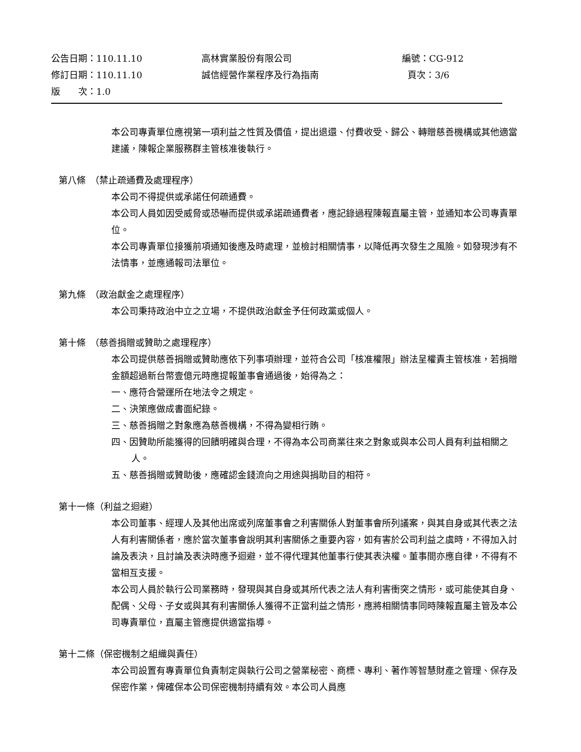公告日期：110.11.10 高林實業股份有限公司 編號：CG-912
修訂日期：110.11.10 誠信經營作業程序及行為指南 頁次：3/6
版　　次：1.0
本公司專責單位應視第一項利益之性質及價值，提出退還、付費收受、歸公、轉贈慈善機構或其他適當建議，陳報企業服務群主管核准後執行。
第八條　（禁止疏通費及處理程序）
本公司不得提供或承諾任何疏通費。
本公司人員如因受威脅或恐嚇而提供或承諾疏通費者，應記錄過程陳報直屬主管，並通知本公司專責單位。
本公司專責單位接獲前項通知後應及時處理，並檢討相關情事，以降低再次發生之風險。如發現涉有不法情事，並應通報司法單位。
第九條　（政治獻金之處理程序）
本公司秉持政治中立之立場，不提供政治獻金予任何政黨或個人。
第十條　（慈善捐贈或贊助之處理程序）
本公司提供慈善捐贈或贊助應依下列事項辦理，並符合公司「核准權限」辦法呈權責主管核准，若捐贈金額超過新台幣壹億元時應提報董事會通過後，始得為之：
一、應符合營運所在地法令之規定。
二、決策應做成書面紀錄。
三、慈善捐贈之對象應為慈善機構，不得為變相行賄。
四、因贊助所能獲得的回饋明確與合理，不得為本公司商業往來之對象或與本公司人員有利益相關之人。
五、慈善捐贈或贊助後，應確認金錢流向之用途與捐助目的相符。
第十一條（利益之迴避）
本公司董事、經理人及其他出席或列席董事會之利害關係人對董事會所列議案，與其自身或其代表之法人有利害關係者，應於當次董事會說明其利害關係之重要內容，如有害於公司利益之虞時，不得加入討論及表決，且討論及表決時應予迴避，並不得代理其他董事行使其表決權。董事間亦應自律，不得有不當相互支援。
本公司人員於執行公司業務時，發現與其自身或其所代表之法人有利害衝突之情形，或可能使其自身、配偶、父母、子女或與其有利害關係人獲得不正當利益之情形，應將相關情事同時陳報直屬主管及本公司專責單位，直屬主管應提供適當指導。
第十二條（保密機制之組織與責任）
本公司設置有專責單位負責制定與執行公司之營業秘密、商標、專利、著作等智慧財產之管理、保存及保密作業，俾確保本公司保密機制持續有效。本公司人員應